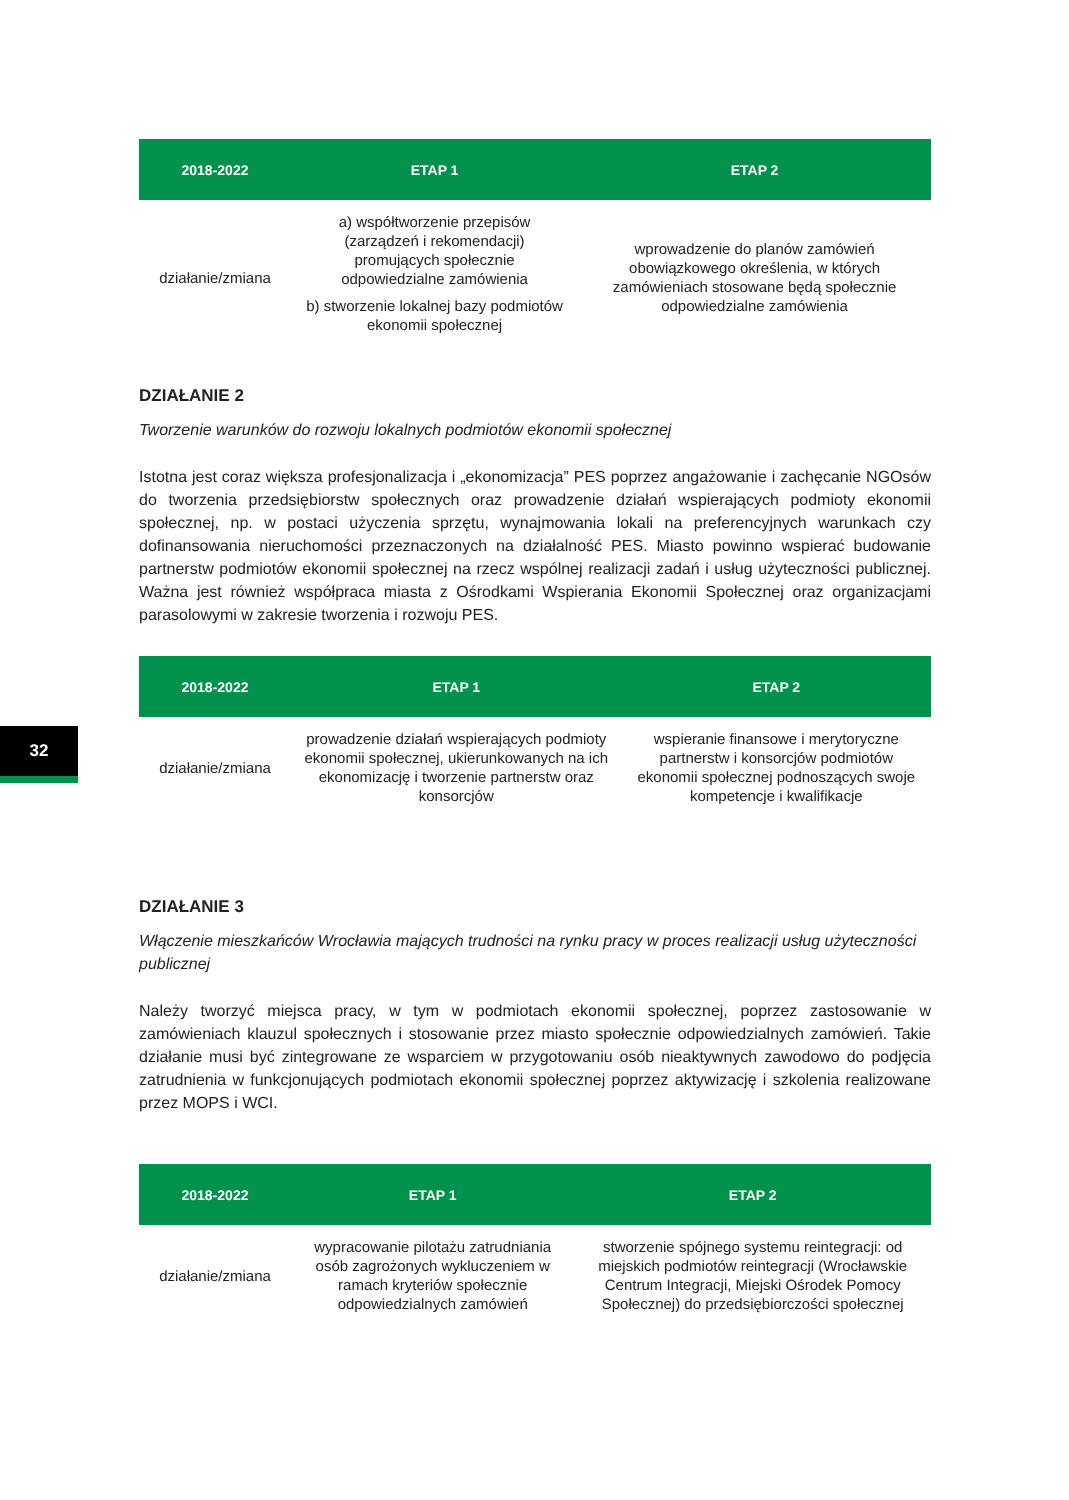| 2018-2022 | ETAP 1 | ETAP 2 |
| --- | --- | --- |
| działanie/zmiana | a) współtworzenie przepisów (zarządzeń i rekomendacji) promujących społecznie odpowiedzialne zamówienia b) stworzenie lokalnej bazy podmiotów ekonomii społecznej | wprowadzenie do planów zamówień obowiązkowego określenia, w których zamówieniach stosowane będą społecznie odpowiedzialne zamówienia |
DZIAŁANIE 2
Tworzenie warunków do rozwoju lokalnych podmiotów ekonomii społecznej
Istotna jest coraz większa profesjonalizacja i „ekonomizacja” PES poprzez angażowanie i zachęcanie NGOsów do tworzenia przedsiębiorstw społecznych oraz prowadzenie działań wspierających podmioty ekonomii społecznej, np. w postaci użyczenia sprzętu, wynajmowania lokali na preferencyjnych warunkach czy dofinansowania nieruchomości przeznaczonych na działalność PES. Miasto powinno wspierać budowanie partnerstw podmiotów ekonomii społecznej na rzecz wspólnej realizacji zadań i usług użyteczności publicznej. Ważna jest również współpraca miasta z Ośrodkami Wspierania Ekonomii Społecznej oraz organizacjami parasolowymi w zakresie tworzenia i rozwoju PES.
| 2018-2022 | ETAP 1 | ETAP 2 |
| --- | --- | --- |
| działanie/zmiana | prowadzenie działań wspierających podmioty ekonomii społecznej, ukierunkowanych na ich ekonomizację i tworzenie partnerstw oraz konsorcjów | wspieranie finansowe i merytoryczne partnerstw i konsorcjów podmiotów ekonomii społecznej podnoszących swoje kompetencje i kwalifikacje |
DZIAŁANIE 3
Włączenie mieszkańców Wrocławia mających trudności na rynku pracy w proces realizacji usług użyteczności publicznej
Należy tworzyć miejsca pracy, w tym w podmiotach ekonomii społecznej, poprzez zastosowanie w zamówieniach klauzul społecznych i stosowanie przez miasto społecznie odpowiedzialnych zamówień. Takie działanie musi być zintegrowane ze wsparciem w przygotowaniu osób nieaktywnych zawodowo do podjęcia zatrudnienia w funkcjonujących podmiotach ekonomii społecznej poprzez aktywizację i szkolenia realizowane przez MOPS i WCI.
| 2018-2022 | ETAP 1 | ETAP 2 |
| --- | --- | --- |
| działanie/zmiana | wypracowanie pilotażu zatrudniania osób zagrożonych wykluczeniem w ramach kryteriów społecznie odpowiedzialnych zamówień | stworzenie spójnego systemu reintegracji: od miejskich podmiotów reintegracji (Wrocławskie Centrum Integracji, Miejski Ośrodek Pomocy Społecznej) do przedsiębiorczości społecznej |
32